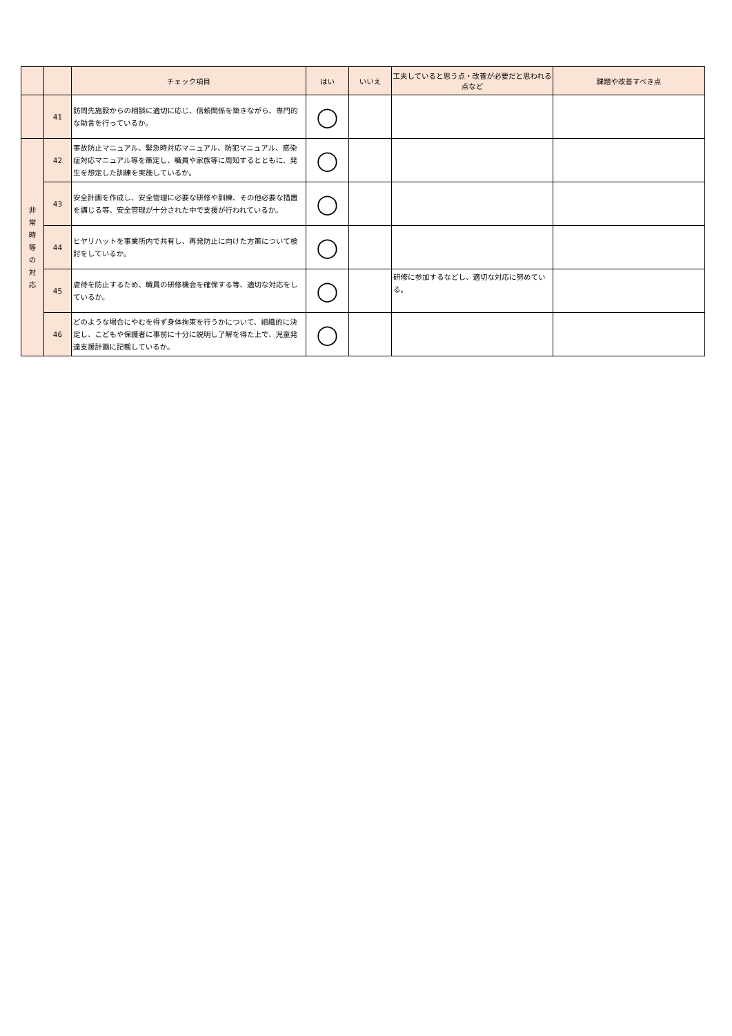| | | チェック項目 | はい | いいえ | 工夫していると思う点・改善が必要だと思われる点など | 課題や改善すべき点 |
| --- | --- | --- | --- | --- | --- | --- |
| | 41 | 訪問先施設からの相談に適切に応じ、信頼関係を築きながら、専門的な助言を行っているか。 | ◯ | | | |
| 非 常 時 等 の 対 応 | 42 | 事故防止マニュアル、緊急時対応マニュアル、防犯マニュアル、感染症対応マニュアル等を策定し、職員や家族等に周知するとともに、発生を想定した訓練を実施しているか。 | ◯ | | | |
| | 43 | 安全計画を作成し、安全管理に必要な研修や訓練、その他必要な措置を講じる等、安全管理が十分された中で支援が行われているか。 | ◯ | | | |
| | 44 | ヒヤリハットを事業所内で共有し、再発防止に向けた方策について検討をしているか。 | ◯ | | | |
| | 45 | 虐待を防止するため、職員の研修機会を確保する等、適切な対応をしているか。 | ◯ | | 研修に参加するなどし、適切な対応に努めている。 | |
| | 46 | どのような場合にやむを得ず身体拘束を行うかについて、組織的に決定し、こどもや保護者に事前に十分に説明し了解を得た上で、児童発達支援計画に記載しているか。 | ◯ | | | |